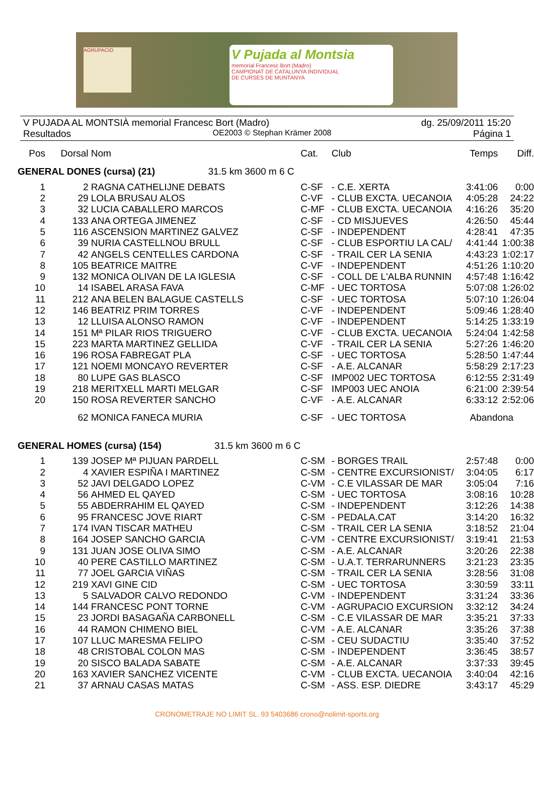AGRUPACIO
V Pujada al Montsia
memorial Francesc Bort (Madro)
CAMPIONAT DE CATALUNYA INDIVIDUAL
DE CURSES DE MUNTANYA
V PUJADA AL MONTSIÀ memorial Francesc Bort (Madro) dg. 25/09/2011 15:20
Resultados OE2003 © Stephan Krämer 2008 Página 1
| Pos | Dorsal | Nom | Cat. | Club | Temps | Diff. |
| --- | --- | --- | --- | --- | --- | --- |
| GENERAL DONES (cursa) (21) 31.5 km 3600 m 6 C | | | | | | |
| 1 | 2 | RAGNA CATHELIJNE DEBATS | C-SF | - C.E. XERTA | 3:41:06 | 0:00 |
| 2 | 29 | LOLA BRUSAU ALOS | C-VF | - CLUB EXCTA. UECANOIA | 4:05:28 | 24:22 |
| 3 | 32 | LUCIA CABALLERO MARCOS | C-MF | - CLUB EXCTA. UECANOIA | 4:16:26 | 35:20 |
| 4 | 133 | ANA ORTEGA JIMENEZ | C-SF | - CD MISJUEVES | 4:26:50 | 45:44 |
| 5 | 116 | ASCENSION MARTINEZ GALVEZ | C-SF | - INDEPENDENT | 4:28:41 | 47:35 |
| 6 | 39 | NURIA CASTELLNOU BRULL | C-SF | - CLUB ESPORTIU LA CAL/ | 4:41:44 | 1:00:38 |
| 7 | 42 | ANGELS CENTELLES CARDONA | C-SF | - TRAIL CER LA SENIA | 4:43:23 | 1:02:17 |
| 8 | 105 | BEATRICE MAITRE | C-VF | - INDEPENDENT | 4:51:26 | 1:10:20 |
| 9 | 132 | MONICA OLIVAN DE LA IGLESIA | C-SF | - COLL DE L'ALBA RUNNIN | 4:57:48 | 1:16:42 |
| 10 | 14 | ISABEL ARASA FAVA | C-MF | - UEC TORTOSA | 5:07:08 | 1:26:02 |
| 11 | 212 | ANA BELEN BALAGUE CASTELLS | C-SF | - UEC TORTOSA | 5:07:10 | 1:26:04 |
| 12 | 146 | BEATRIZ PRIM TORRES | C-VF | - INDEPENDENT | 5:09:46 | 1:28:40 |
| 13 | 12 | LLUISA ALONSO RAMON | C-VF | - INDEPENDENT | 5:14:25 | 1:33:19 |
| 14 | 151 | Mª PILAR RIOS TRIGUERO | C-VF | - CLUB EXCTA. UECANOIA | 5:24:04 | 1:42:58 |
| 15 | 223 | MARTA MARTINEZ GELLIDA | C-VF | - TRAIL CER LA SENIA | 5:27:26 | 1:46:20 |
| 16 | 196 | ROSA FABREGAT PLA | C-SF | - UEC TORTOSA | 5:28:50 | 1:47:44 |
| 17 | 121 | NOEMI MONCAYO REVERTER | C-SF | - A.E. ALCANAR | 5:58:29 | 2:17:23 |
| 18 | 80 | LUPE GAS BLASCO | C-SF | IMP002 UEC TORTOSA | 6:12:55 | 2:31:49 |
| 19 | 218 | MERITXELL MARTI MELGAR | C-SF | IMP003 UEC ANOIA | 6:21:00 | 2:39:54 |
| 20 | 150 | ROSA REVERTER SANCHO | C-VF | - A.E. ALCANAR | 6:33:12 | 2:52:06 |
| | 62 | MONICA FANECA MURIA | C-SF | - UEC TORTOSA | Abandona | |
| GENERAL HOMES (cursa) (154) 31.5 km 3600 m 6 C | | | | | | |
| 1 | 139 | JOSEP Mª PIJUAN PARDELL | C-SM | - BORGES TRAIL | 2:57:48 | 0:00 |
| 2 | 4 | XAVIER ESPIÑA I MARTINEZ | C-SM | - CENTRE EXCURSIONIST/ | 3:04:05 | 6:17 |
| 3 | 52 | JAVI DELGADO LOPEZ | C-VM | - C.E VILASSAR DE MAR | 3:05:04 | 7:16 |
| 4 | 56 | AHMED EL QAYED | C-SM | - UEC TORTOSA | 3:08:16 | 10:28 |
| 5 | 55 | ABDERRAHIM EL QAYED | C-SM | - INDEPENDENT | 3:12:26 | 14:38 |
| 6 | 95 | FRANCESC JOVE RIART | C-SM | - PEDALA.CAT | 3:14:20 | 16:32 |
| 7 | 174 | IVAN TISCAR MATHEU | C-SM | - TRAIL CER LA SENIA | 3:18:52 | 21:04 |
| 8 | 164 | JOSEP SANCHO GARCIA | C-VM | - CENTRE EXCURSIONIST/ | 3:19:41 | 21:53 |
| 9 | 131 | JUAN JOSE OLIVA SIMO | C-SM | - A.E. ALCANAR | 3:20:26 | 22:38 |
| 10 | 40 | PERE CASTILLO MARTINEZ | C-SM | - U.A.T. TERRARUNNERS | 3:21:23 | 23:35 |
| 11 | 77 | JOEL GARCIA VIÑAS | C-SM | - TRAIL CER LA SENIA | 3:28:56 | 31:08 |
| 12 | 219 | XAVI GINE CID | C-SM | - UEC TORTOSA | 3:30:59 | 33:11 |
| 13 | 5 | SALVADOR CALVO REDONDO | C-VM | - INDEPENDENT | 3:31:24 | 33:36 |
| 14 | 144 | FRANCESC PONT TORNE | C-VM | - AGRUPACIO EXCURSION | 3:32:12 | 34:24 |
| 15 | 23 | JORDI BASAGAÑA CARBONELL | C-SM | - C.E VILASSAR DE MAR | 3:35:21 | 37:33 |
| 16 | 44 | RAMON CHIMENO BIEL | C-VM | - A.E. ALCANAR | 3:35:26 | 37:38 |
| 17 | 107 | LLUC MARESMA FELIPO | C-SM | - CEU SUDACTIU | 3:35:40 | 37:52 |
| 18 | 48 | CRISTOBAL COLON MAS | C-SM | - INDEPENDENT | 3:36:45 | 38:57 |
| 19 | 20 | SISCO BALADA SABATE | C-SM | - A.E. ALCANAR | 3:37:33 | 39:45 |
| 20 | 163 | XAVIER SANCHEZ VICENTE | C-VM | - CLUB EXCTA. UECANOIA | 3:40:04 | 42:16 |
| 21 | 37 | ARNAU CASAS MATAS | C-SM | - ASS. ESP. DIEDRE | 3:43:17 | 45:29 |
CRONOMETRAJE NO LIMIT SL. 93 5403686 crono@nolimit-sports.org